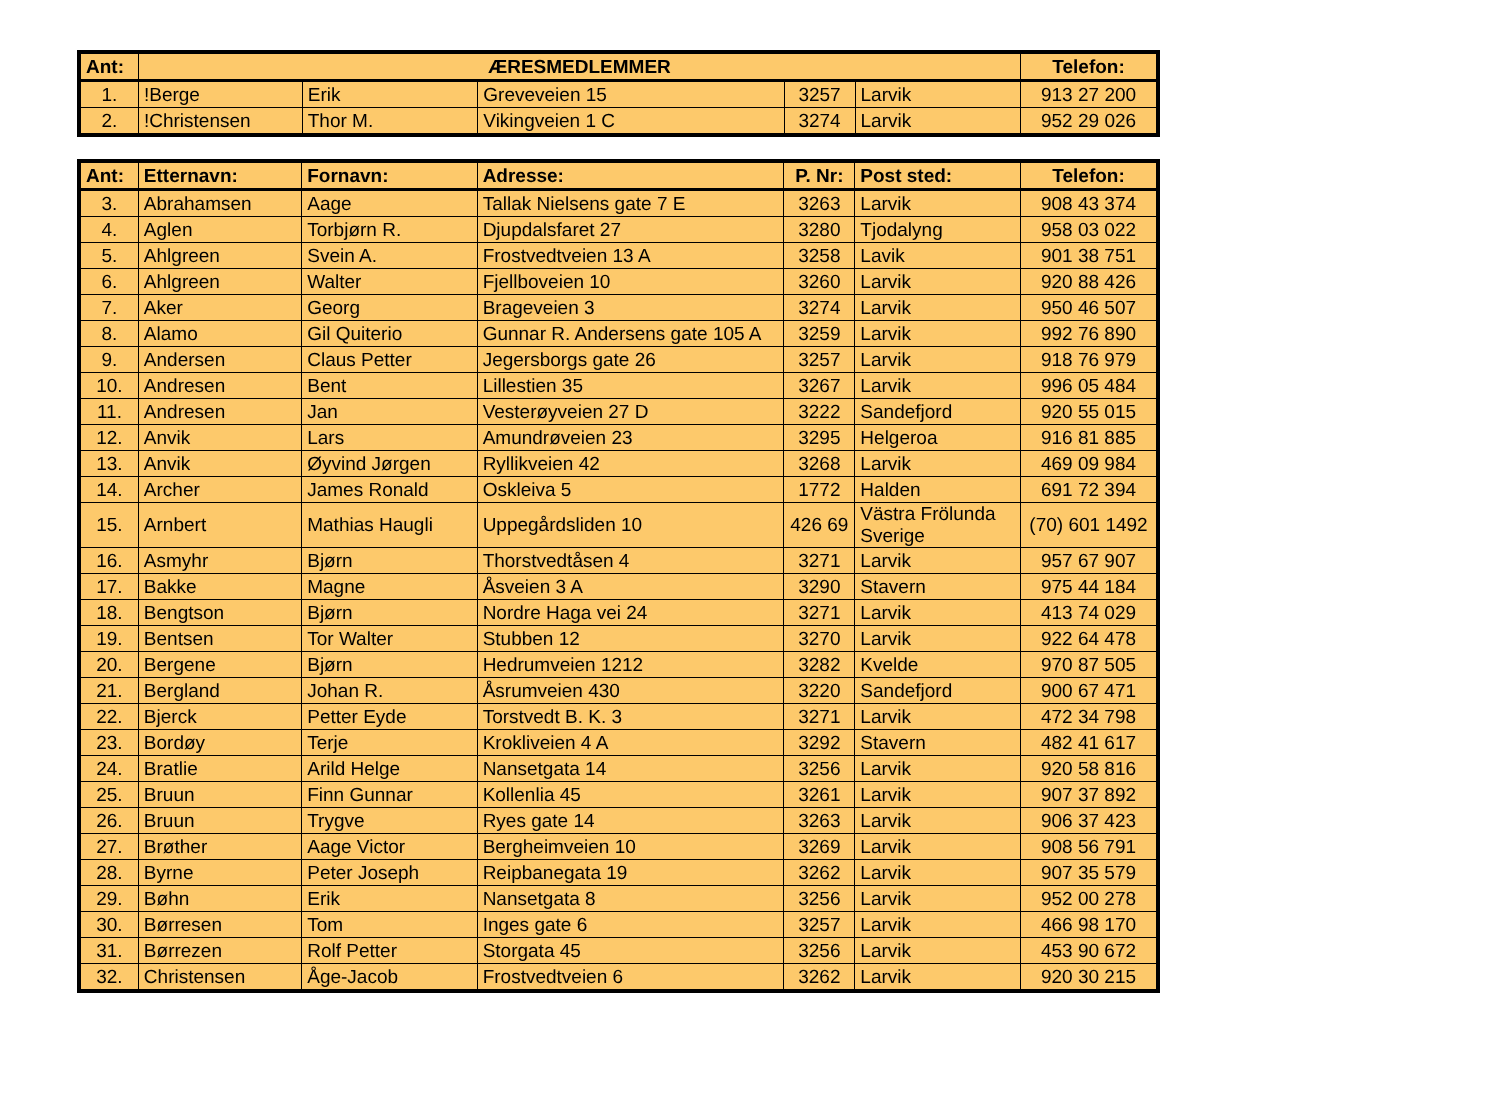| Ant: | ÆRESMEDLEMMER | | | | | Telefon: |
| --- | --- | --- | --- | --- | --- | --- |
| 1. | !Berge | Erik | Greveveien 15 | 3257 | Larvik | 913 27 200 |
| 2. | !Christensen | Thor M. | Vikingveien 1 C | 3274 | Larvik | 952 29 026 |
| Ant: | Etternavn: | Fornavn: | Adresse: | P. Nr: | Post sted: | Telefon: |
| --- | --- | --- | --- | --- | --- | --- |
| 3. | Abrahamsen | Aage | Tallak Nielsens gate 7 E | 3263 | Larvik | 908 43 374 |
| 4. | Aglen | Torbjørn R. | Djupdalsfaret 27 | 3280 | Tjodalyng | 958 03 022 |
| 5. | Ahlgreen | Svein A. | Frostvedtveien 13 A | 3258 | Lavik | 901 38 751 |
| 6. | Ahlgreen | Walter | Fjellboveien 10 | 3260 | Larvik | 920 88 426 |
| 7. | Aker | Georg | Brageveien 3 | 3274 | Larvik | 950 46 507 |
| 8. | Alamo | Gil Quiterio | Gunnar R. Andersens gate 105 A | 3259 | Larvik | 992 76 890 |
| 9. | Andersen | Claus Petter | Jegersborgs gate 26 | 3257 | Larvik | 918 76 979 |
| 10. | Andresen | Bent | Lillestien 35 | 3267 | Larvik | 996 05 484 |
| 11. | Andresen | Jan | Vesterøyveien 27 D | 3222 | Sandefjord | 920 55 015 |
| 12. | Anvik | Lars | Amundrøveien 23 | 3295 | Helgeroa | 916 81 885 |
| 13. | Anvik | Øyvind Jørgen | Ryllikveien 42 | 3268 | Larvik | 469 09 984 |
| 14. | Archer | James Ronald | Oskleiva 5 | 1772 | Halden | 691 72 394 |
| 15. | Arnbert | Mathias Haugli | Uppegårdsliden 10 | 426 69 | Västra Frölunda Sverige | (70) 601 1492 |
| 16. | Asmyhr | Bjørn | Thorstvedtåsen 4 | 3271 | Larvik | 957 67 907 |
| 17. | Bakke | Magne | Åsveien 3 A | 3290 | Stavern | 975 44 184 |
| 18. | Bengtson | Bjørn | Nordre Haga vei 24 | 3271 | Larvik | 413 74 029 |
| 19. | Bentsen | Tor Walter | Stubben 12 | 3270 | Larvik | 922 64 478 |
| 20. | Bergene | Bjørn | Hedrumveien 1212 | 3282 | Kvelde | 970 87 505 |
| 21. | Bergland | Johan R. | Åsrumveien 430 | 3220 | Sandefjord | 900 67 471 |
| 22. | Bjerck | Petter Eyde | Torstvedt B. K. 3 | 3271 | Larvik | 472 34 798 |
| 23. | Bordøy | Terje | Krokliveien 4 A | 3292 | Stavern | 482 41 617 |
| 24. | Bratlie | Arild Helge | Nansetgata 14 | 3256 | Larvik | 920 58 816 |
| 25. | Bruun | Finn Gunnar | Kollenlia 45 | 3261 | Larvik | 907 37 892 |
| 26. | Bruun | Trygve | Ryes gate 14 | 3263 | Larvik | 906 37 423 |
| 27. | Brøther | Aage Victor | Bergheimveien 10 | 3269 | Larvik | 908 56 791 |
| 28. | Byrne | Peter Joseph | Reipbanegata 19 | 3262 | Larvik | 907 35 579 |
| 29. | Bøhn | Erik | Nansetgata 8 | 3256 | Larvik | 952 00 278 |
| 30. | Børresen | Tom | Inges gate 6 | 3257 | Larvik | 466 98 170 |
| 31. | Børrezen | Rolf Petter | Storgata 45 | 3256 | Larvik | 453 90 672 |
| 32. | Christensen | Åge-Jacob | Frostvedtveien 6 | 3262 | Larvik | 920 30 215 |